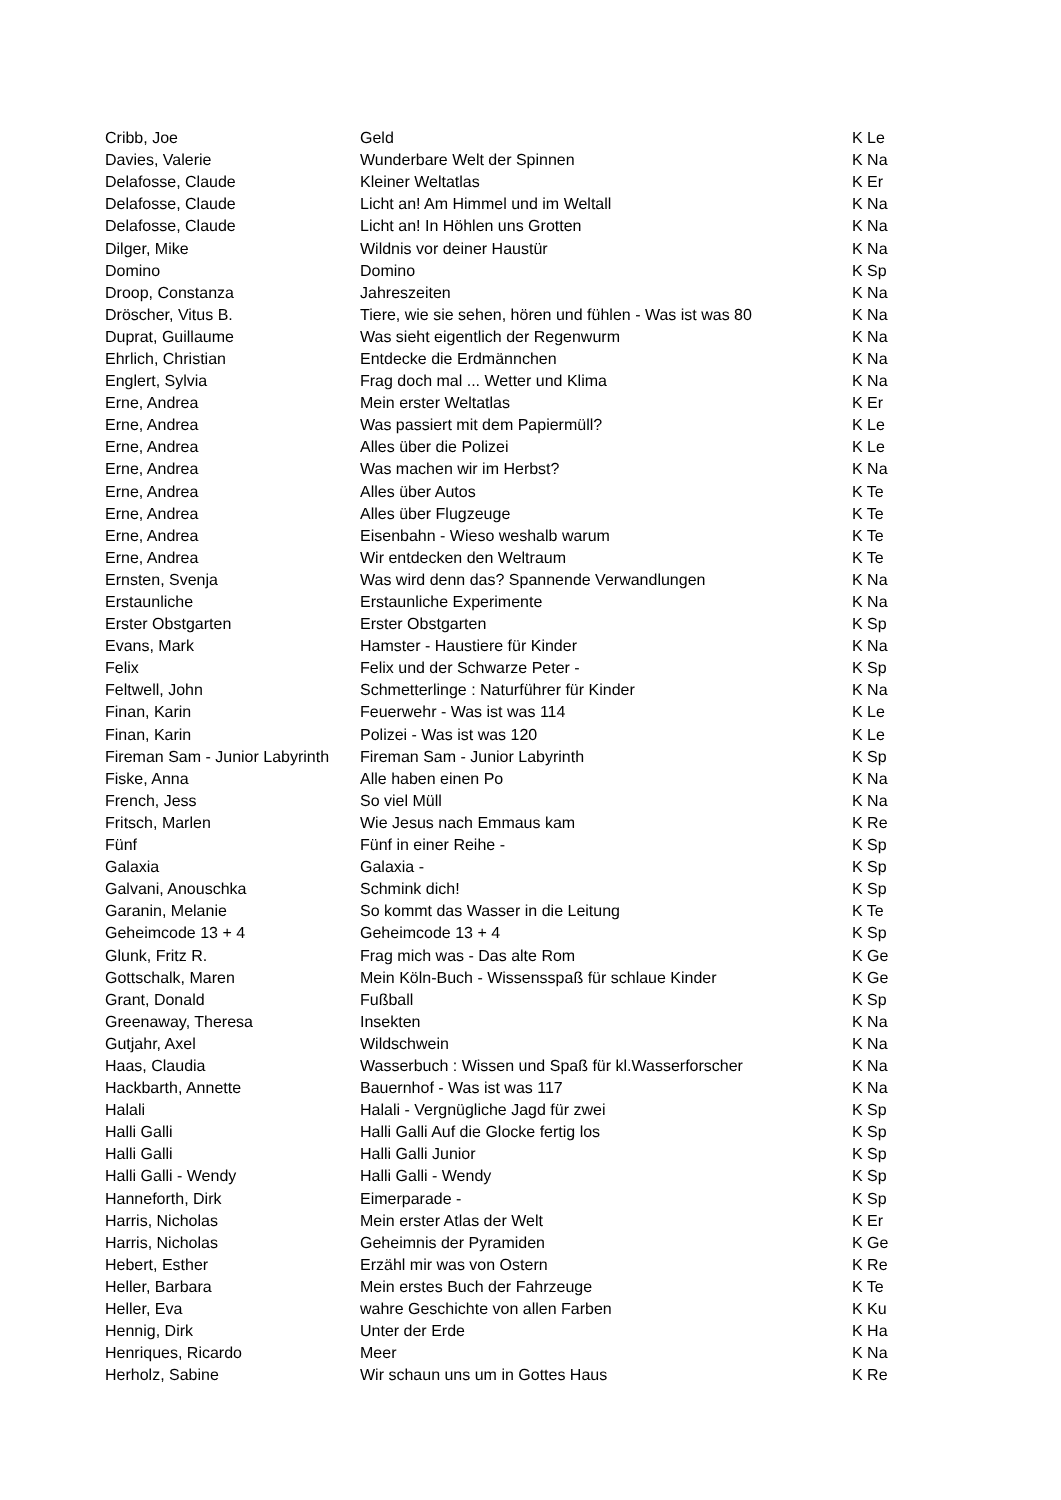| Cribb, Joe | Geld | K Le |
| Davies, Valerie | Wunderbare Welt der Spinnen | K Na |
| Delafosse, Claude | Kleiner Weltatlas | K Er |
| Delafosse, Claude | Licht an! Am Himmel und im Weltall | K Na |
| Delafosse, Claude | Licht an! In Höhlen uns Grotten | K Na |
| Dilger, Mike | Wildnis vor deiner Haustür | K Na |
| Domino | Domino | K Sp |
| Droop, Constanza | Jahreszeiten | K Na |
| Dröscher, Vitus B. | Tiere, wie sie sehen, hören und fühlen - Was ist was 80 | K Na |
| Duprat, Guillaume | Was sieht eigentlich der Regenwurm | K Na |
| Ehrlich, Christian | Entdecke die Erdmännchen | K Na |
| Englert, Sylvia | Frag doch mal ... Wetter und Klima | K Na |
| Erne, Andrea | Mein erster Weltatlas | K Er |
| Erne, Andrea | Was passiert mit dem Papiermüll? | K Le |
| Erne, Andrea | Alles über die Polizei | K Le |
| Erne, Andrea | Was machen wir im Herbst? | K Na |
| Erne, Andrea | Alles über Autos | K Te |
| Erne, Andrea | Alles über Flugzeuge | K Te |
| Erne, Andrea | Eisenbahn - Wieso weshalb warum | K Te |
| Erne, Andrea | Wir entdecken den Weltraum | K Te |
| Ernsten, Svenja | Was wird denn das? Spannende Verwandlungen | K Na |
| Erstaunliche | Erstaunliche Experimente | K Na |
| Erster Obstgarten | Erster Obstgarten | K Sp |
| Evans, Mark | Hamster - Haustiere für Kinder | K Na |
| Felix | Felix und der Schwarze Peter - | K Sp |
| Feltwell, John | Schmetterlinge : Naturführer für Kinder | K Na |
| Finan, Karin | Feuerwehr - Was ist was 114 | K Le |
| Finan, Karin | Polizei - Was ist was 120 | K Le |
| Fireman Sam - Junior Labyrinth | Fireman Sam - Junior Labyrinth | K Sp |
| Fiske, Anna | Alle haben einen Po | K Na |
| French, Jess | So viel Müll | K Na |
| Fritsch, Marlen | Wie Jesus nach Emmaus kam | K Re |
| Fünf | Fünf in einer Reihe - | K Sp |
| Galaxia | Galaxia - | K Sp |
| Galvani, Anouschka | Schmink dich! | K Sp |
| Garanin, Melanie | So kommt das Wasser in die Leitung | K Te |
| Geheimcode 13 + 4 | Geheimcode 13 + 4 | K Sp |
| Glunk, Fritz R. | Frag mich was - Das alte Rom | K Ge |
| Gottschalk, Maren | Mein Köln-Buch - Wissensspaß für schlaue Kinder | K Ge |
| Grant, Donald | Fußball | K Sp |
| Greenaway, Theresa | Insekten | K Na |
| Gutjahr, Axel | Wildschwein | K Na |
| Haas, Claudia | Wasserbuch : Wissen und Spaß für kl.Wasserforscher | K Na |
| Hackbarth, Annette | Bauernhof - Was ist was 117 | K Na |
| Halali | Halali - Vergnügliche Jagd für zwei | K Sp |
| Halli Galli | Halli Galli Auf die Glocke fertig los | K Sp |
| Halli Galli | Halli Galli Junior | K Sp |
| Halli Galli - Wendy | Halli Galli - Wendy | K Sp |
| Hanneforth, Dirk | Eimerparade - | K Sp |
| Harris, Nicholas | Mein erster Atlas der Welt | K Er |
| Harris, Nicholas | Geheimnis der Pyramiden | K Ge |
| Hebert, Esther | Erzähl mir was von Ostern | K Re |
| Heller, Barbara | Mein erstes Buch der Fahrzeuge | K Te |
| Heller, Eva | wahre Geschichte von allen Farben | K Ku |
| Hennig, Dirk | Unter der Erde | K Ha |
| Henriques, Ricardo | Meer | K Na |
| Herholz, Sabine | Wir schaun uns um in Gottes Haus | K Re |